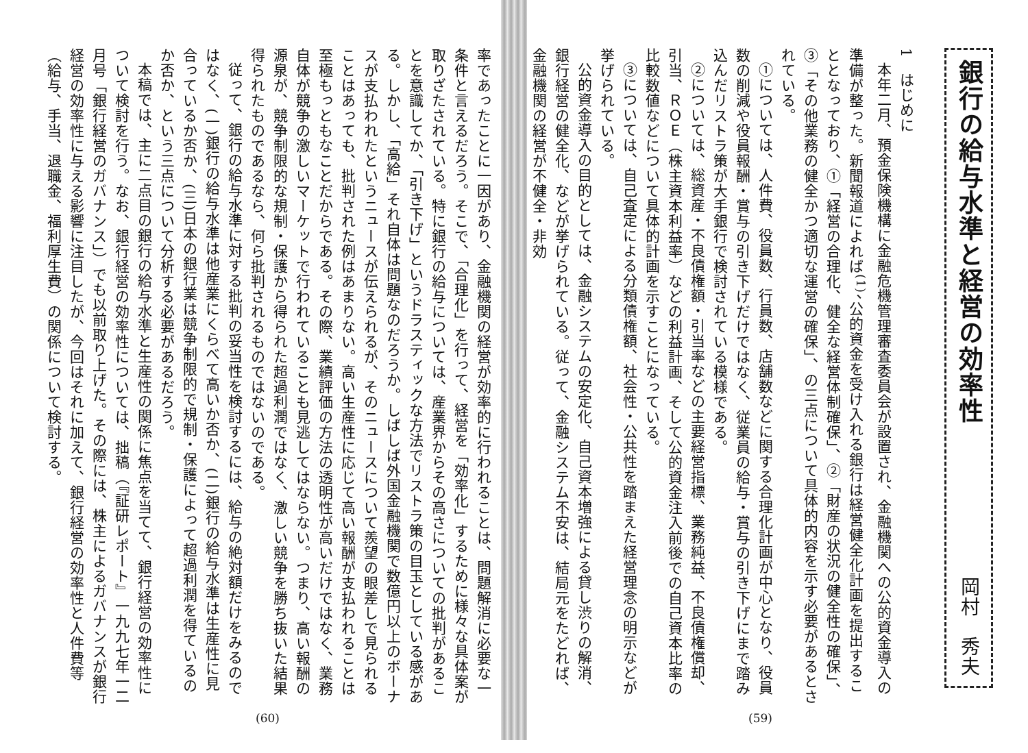銀行の給与水準と経営の効率性
岡村　秀夫
1　はじめに
本年二月、預金保険機構に金融危機管理審査委員会が設置され、金融機関への公的資金導入の準備が整った。新聞報道によれば<sup>(1)</sup>、公的資金を受け入れる銀行は経営健全化計画を提出することとなっており、①「経営の合理化、健全な経営体制確保」、②「財産の状況の健全性の確保」、③「その他業務の健全かつ適切な運営の確保」、の三点について具体的内容を示す必要があるとされている。
①については、人件費、役員数、行員数、店舗数などに関する合理化計画が中心となり、役員数の削減や役員報酬・賞与の引き下げだけではなく、従業員の給与・賞与の引き下げにまで踏み込んだリストラ策が大手銀行で検討されている模様である。
②については、総資産・不良債権額・引当率などの主要経営指標、業務純益、不良債権償却、引当、ＲＯＥ（株主資本利益率）などの利益計画、そして公的資金注入前後での自己資本比率の比較数値などについて具体的計画を示すことになっている。
③については、自己査定による分類債権額、社会性・公共性を踏まえた経営理念の明示などが挙げられている。
公的資金導入の目的としては、金融システムの安定化、自己資本増強による貸し渋りの解消、銀行経営の健全化、などが挙げられている。従って、金融システム不安は、結局元をたどれば、金融機関の経営が不健全・非効
(59)
率であったことに一因があり、金融機関の経営が効率的に行われることは、問題解消に必要な一条件と言えるだろう。そこで、「合理化」を行って、経営を「効率化」するために様々な具体案が取りざたされている。特に銀行の給与については、産業界からその高さについての批判があることを意識してか、「引き下げ」というドラスティックな方法でリストラ策の目玉としている感がある。しかし、「高給」それ自体は問題なのだろうか。しばしば外国金融機関で数億円以上のボーナスが支払われたというニュースが伝えられるが、そのニュースについて羨望の眼差しで見られることはあっても、批判された例はあまりない。高い生産性に応じて高い報酬が支払われることは至極もっともなことだからである。その際、業績評価の方法の透明性が高いだけではなく、業務自体が競争の激しいマーケットで行われていることも見逃してはならない。つまり、高い報酬の源泉が、競争制限的な規制・保護から得られた超過利潤ではなく、激しい競争を勝ち抜いた結果得られたものであるなら、何ら批判されるものではないのである。
従って、銀行の給与水準に対する批判の妥当性を検討するには、給与の絶対額だけをみるのではなく、(一)銀行の給与水準は他産業にくらべて高いか否か、(二)銀行の給与水準は生産性に見合っているか否か、(三)日本の銀行業は競争制限的で規制・保護によって超過利潤を得ているのか否か、という三点について分析する必要があるだろう。
本稿では、主に二点目の銀行の給与水準と生産性の関係に焦点を当てて、銀行経営の効率性について検討を行う。なお、銀行経営の効率性については、拙稿（『証研レポート』一九九七年一二月号「銀行経営のガバナンス」）でも以前取り上げた。その際には、株主によるガバナンスが銀行経営の効率性に与える影響に注目したが、今回はそれに加えて、銀行経営の効率性と人件費等（給与、手当、退職金、福利厚生費）の関係について検討する。
(60)